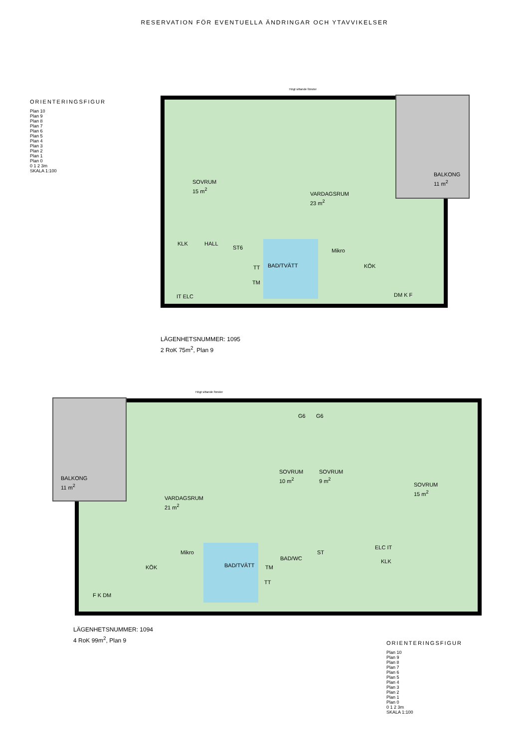RESERVATION FÖR EVENTUELLA ÄNDRINGAR OCH YTAVVIKELSER
ORIENTERINGSFIGUR
Plan 10
Plan 9
Plan 8
Plan 7
Plan 6
Plan 5
Plan 4
Plan 3
Plan 2
Plan 1
Plan 0
0 1 2 3m
SKALA 1:100
Högt sittande fönster
SOVRUM
15 m<sup>2</sup>
VARDAGSRUM
23 m<sup>2</sup>
BALKONG
11 m<sup>2</sup>
KLK HALL
ST6
BAD/TVÄTT
TT
TM
Mikro
KÖK
DM K F
IT ELC
LÄGENHETSNUMMER: 1095
2 RoK 75m<sup>2</sup>, Plan 9
Högt sittande fönster
BALKONG
11 m<sup>2</sup>
G6 G6
SOVRUM
10 m<sup>2</sup>
SOVRUM
9 m<sup>2</sup>
SOVRUM
15 m<sup>2</sup>
VARDAGSRUM
21 m<sup>2</sup>
Mikro
KÖK BAD/TVÄTT TM
TT
BAD/WC
ST
ELC IT
KLK
F K DM
LÄGENHETSNUMMER: 1094
4 RoK 99m<sup>2</sup>, Plan 9
ORIENTERINGSFIGUR
Plan 10
Plan 9
Plan 8
Plan 7
Plan 6
Plan 5
Plan 4
Plan 3
Plan 2
Plan 1
Plan 0
0 1 2 3m
SKALA 1:100